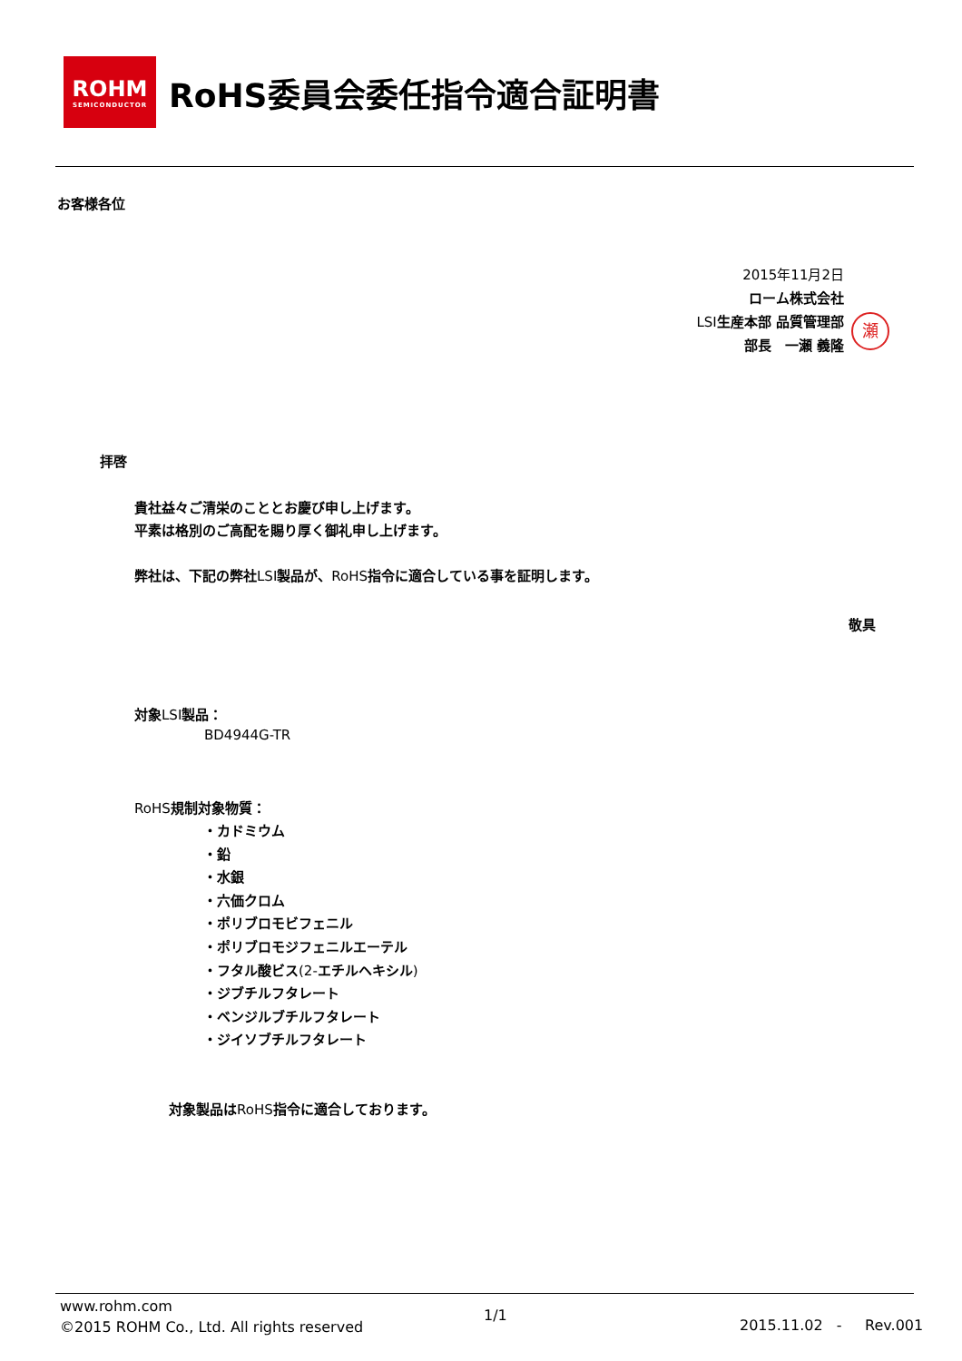ROHM
SEMICONDUCTOR
RoHS委員会委任指令適合証明書
お客様各位
2015年11月2日
ローム株式会社
LSI生産本部 品質管理部
部長　一瀬 義隆
瀬
拝啓
貴社益々ご清栄のこととお慶び申し上げます。
平素は格別のご高配を賜り厚く御礼申し上げます。
弊社は、下記の弊社LSI製品が、RoHS指令に適合している事を証明します。
敬具
対象LSI製品：
BD4944G-TR
RoHS規制対象物質：
・カドミウム
・鉛
・水銀
・六価クロム
・ポリブロモビフェニル
・ポリブロモジフェニルエーテル
・フタル酸ビス(2-エチルヘキシル)
・ジブチルフタレート
・ベンジルブチルフタレート
・ジイソブチルフタレート
対象製品はRoHS指令に適合しております。
www.rohm.com
©2015 ROHM Co., Ltd. All rights reserved
1/1
2015.11.02 - Rev.001